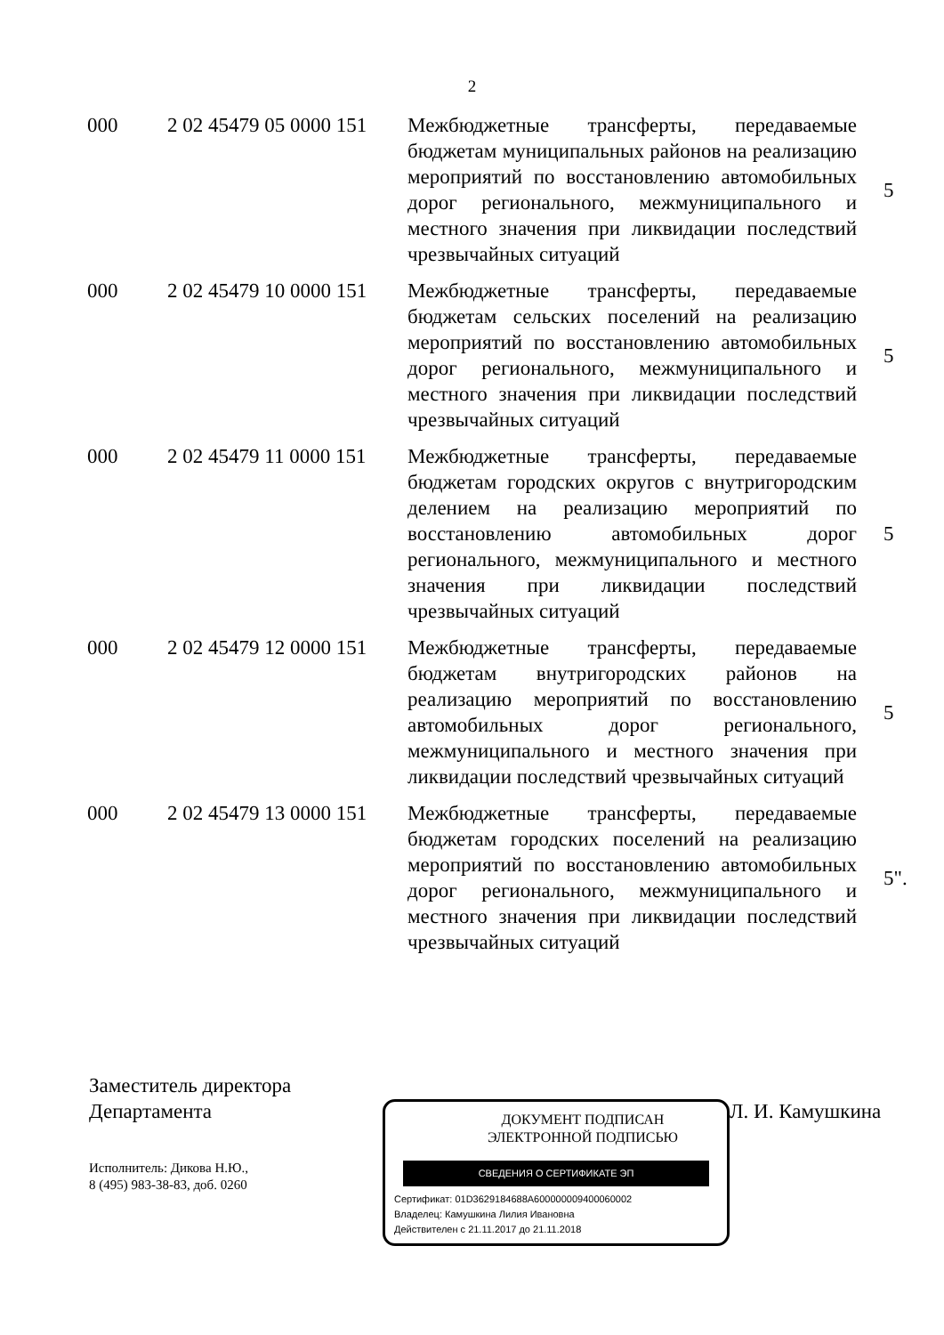2
| 000 | 2 02 45479 05 0000 151 | Межбюджетные трансферты, передаваемые бюджетам муниципальных районов на реализацию мероприятий по восстановлению автомобильных дорог регионального, межмуниципального и местного значения при ликвидации последствий чрезвычайных ситуаций | 5 |
| 000 | 2 02 45479 10 0000 151 | Межбюджетные трансферты, передаваемые бюджетам сельских поселений на реализацию мероприятий по восстановлению автомобильных дорог регионального, межмуниципального и местного значения при ликвидации последствий чрезвычайных ситуаций | 5 |
| 000 | 2 02 45479 11 0000 151 | Межбюджетные трансферты, передаваемые бюджетам городских округов с внутригородским делением на реализацию мероприятий по восстановлению автомобильных дорог регионального, межмуниципального и местного значения при ликвидации последствий чрезвычайных ситуаций | 5 |
| 000 | 2 02 45479 12 0000 151 | Межбюджетные трансферты, передаваемые бюджетам внутригородских районов на реализацию мероприятий по восстановлению автомобильных дорог регионального, межмуниципального и местного значения при ликвидации последствий чрезвычайных ситуаций | 5 |
| 000 | 2 02 45479 13 0000 151 | Межбюджетные трансферты, передаваемые бюджетам городских поселений на реализацию мероприятий по восстановлению автомобильных дорог регионального, межмуниципального и местного значения при ликвидации последствий чрезвычайных ситуаций | 5". |
Заместитель директора
Департамента
Исполнитель: Дикова Н.Ю.,
8 (495) 983-38-83, доб. 0260
ДОКУМЕНТ ПОДПИСАН
ЭЛЕКТРОННОЙ ПОДПИСЬЮ
СВЕДЕНИЯ О СЕРТИФИКАТЕ ЭП
Сертификат: 01D3629184688A600000009400060002
Владелец: Камушкина Лилия Ивановна
Действителен с 21.11.2017 до 21.11.2018
Л. И. Камушкина